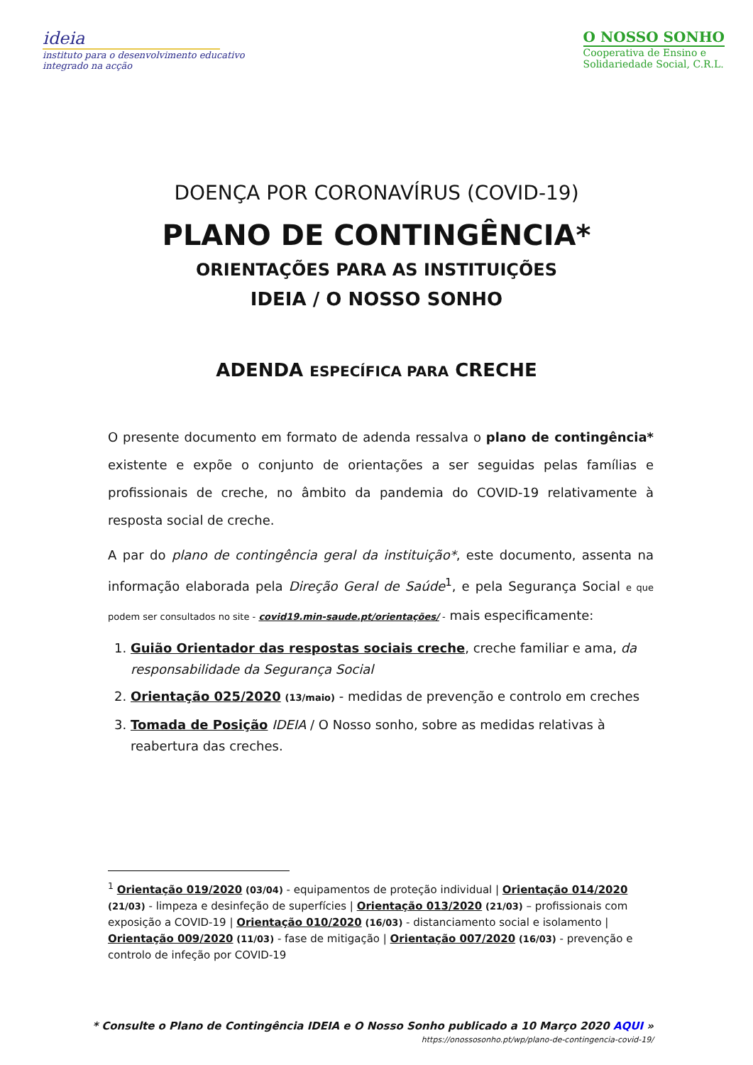ideia
instituto para o desenvolvimento educativo
integrado na acção
O NOSSO SONHO
Cooperativa de Ensino e
Solidariedade Social, C.R.L.
DOENÇA POR CORONAVÍRUS (COVID-19)
PLANO DE CONTINGÊNCIA*
ORIENTAÇÕES PARA AS INSTITUIÇÕES
IDEIA / O NOSSO SONHO
ADENDA ESPECÍFICA PARA CRECHE
O presente documento em formato de adenda ressalva o plano de contingência* existente e expõe o conjunto de orientações a ser seguidas pelas famílias e profissionais de creche, no âmbito da pandemia do COVID-19 relativamente à resposta social de creche.
A par do plano de contingência geral da instituição*, este documento, assenta na informação elaborada pela Direção Geral de Saúde<sup>1</sup>, e pela Segurança Social e que podem ser consultados no site - covid19.min-saude.pt/orientações/ - mais especificamente:
1. Guião Orientador das respostas sociais creche, creche familiar e ama, da responsabilidade da Segurança Social
2. Orientação 025/2020 (13/maio) - medidas de prevenção e controlo em creches
3. Tomada de Posição IDEIA / O Nosso sonho, sobre as medidas relativas à reabertura das creches.
<sup>1</sup> Orientação 019/2020 (03/04) - equipamentos de proteção individual | Orientação 014/2020 (21/03) - limpeza e desinfeção de superfícies | Orientação 013/2020 (21/03) – profissionais com exposição a COVID-19 | Orientação 010/2020 (16/03) - distanciamento social e isolamento | Orientação 009/2020 (11/03) - fase de mitigação | Orientação 007/2020 (16/03) - prevenção e controlo de infeção por COVID-19
* Consulte o Plano de Contingência IDEIA e O Nosso Sonho publicado a 10 Março 2020 AQUI »
https://onossosonho.pt/wp/plano-de-contingencia-covid-19/